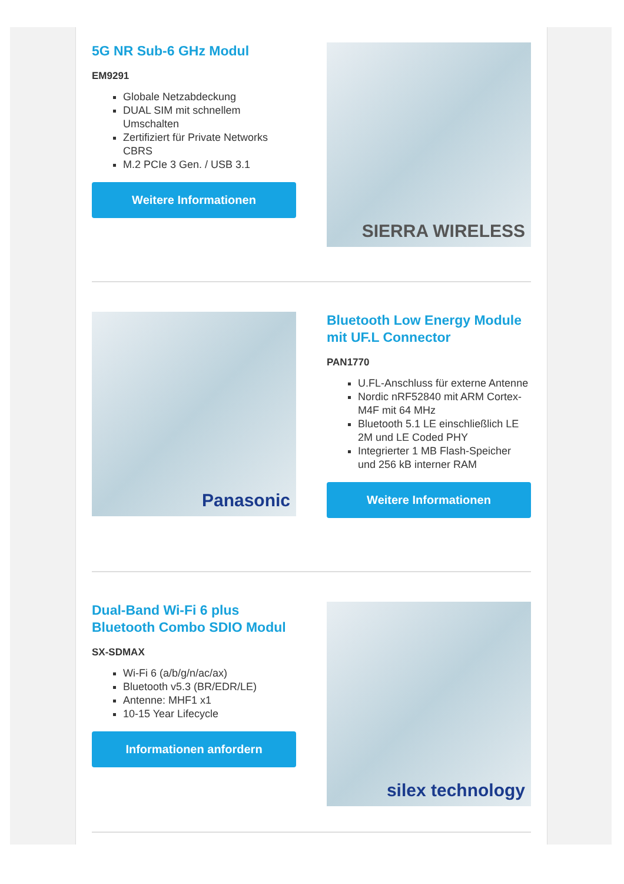5G NR Sub-6 GHz Modul
EM9291
Globale Netzabdeckung
DUAL SIM mit schnellem Umschalten
Zertifiziert für Private Networks CBRS
M.2 PCIe 3 Gen. / USB 3.1
Weitere Informationen
SIERRA WIRELESS
Panasonic
Bluetooth Low Energy Module mit UF.L Connector
PAN1770
U.FL-Anschluss für externe Antenne
Nordic nRF52840 mit ARM Cortex-M4F mit 64 MHz
Bluetooth 5.1 LE einschließlich LE 2M und LE Coded PHY
Integrierter 1 MB Flash-Speicher und 256 kB interner RAM
Weitere Informationen
Dual-Band Wi-Fi 6 plus Bluetooth Combo SDIO Modul
SX-SDMAX
Wi-Fi 6 (a/b/g/n/ac/ax)
Bluetooth v5.3 (BR/EDR/LE)
Antenne: MHF1 x1
10-15 Year Lifecycle
Informationen anfordern
silex technology